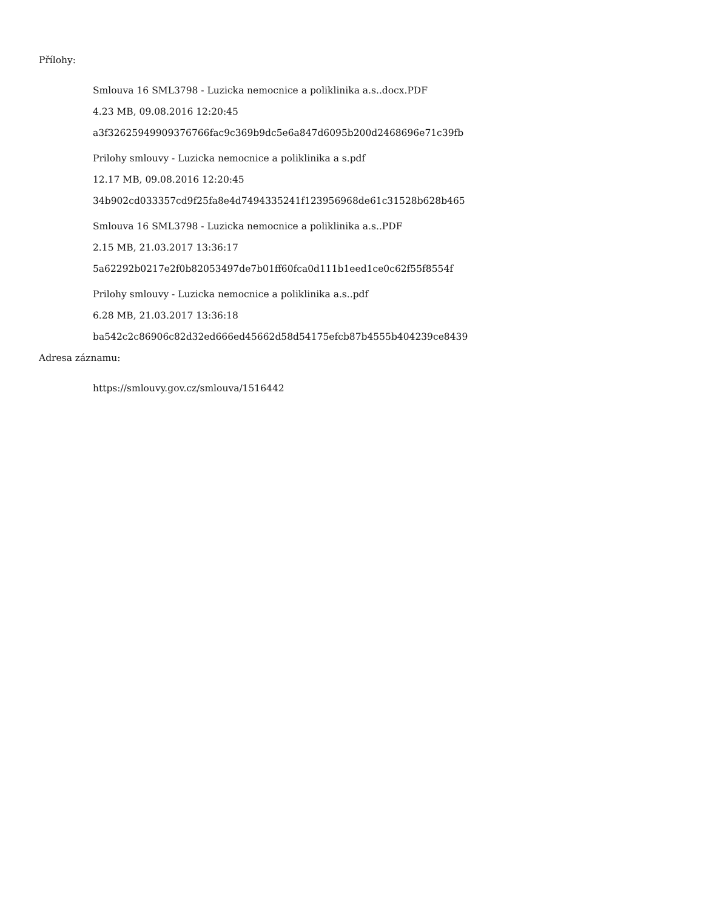Přílohy:
Smlouva 16 SML3798 - Luzicka nemocnice a poliklinika a.s..docx.PDF
4.23 MB, 09.08.2016 12:20:45
a3f32625949909376766fac9c369b9dc5e6a847d6095b200d2468696e71c39fb
Prilohy smlouvy - Luzicka nemocnice a poliklinika a s.pdf
12.17 MB, 09.08.2016 12:20:45
34b902cd033357cd9f25fa8e4d7494335241f123956968de61c31528b628b465
Smlouva 16 SML3798 - Luzicka nemocnice a poliklinika a.s..PDF
2.15 MB, 21.03.2017 13:36:17
5a62292b0217e2f0b82053497de7b01ff60fca0d111b1eed1ce0c62f55f8554f
Prilohy smlouvy - Luzicka nemocnice a poliklinika a.s..pdf
6.28 MB, 21.03.2017 13:36:18
ba542c2c86906c82d32ed666ed45662d58d54175efcb87b4555b404239ce8439
Adresa záznamu:
https://smlouvy.gov.cz/smlouva/1516442